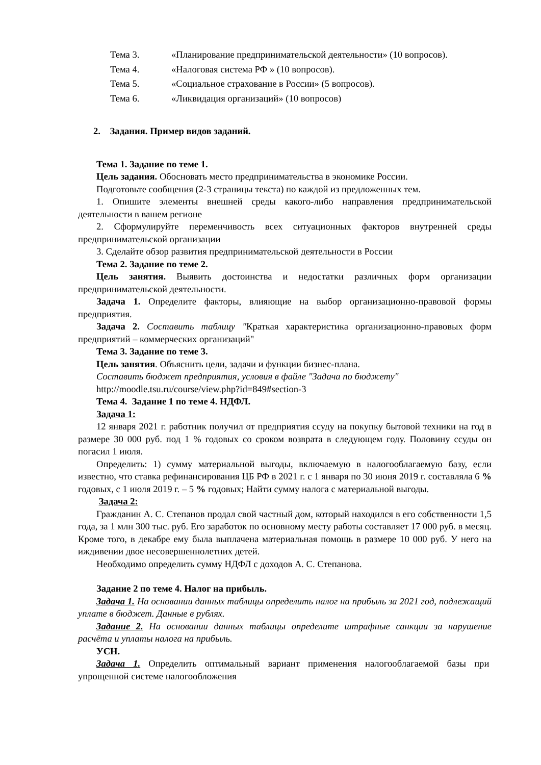Тема 3. «Планирование предпринимательской деятельности» (10 вопросов).
Тема 4. «Налоговая система РФ » (10 вопросов).
Тема 5. «Социальное страхование в России» (5 вопросов).
Тема 6. «Ликвидация организаций» (10 вопросов)
2. Задания. Пример видов заданий.
Тема 1. Задание по теме 1.
Цель задания. Обосновать место предпринимательства в экономике России.
Подготовьте сообщения (2-3 страницы текста) по каждой из предложенных тем.
1. Опишите элементы внешней среды какого-либо направления предпринимательской деятельности в вашем регионе
2. Сформулируйте переменчивость всех ситуационных факторов внутренней среды предпринимательской организации
3. Сделайте обзор развития предпринимательской деятельности в России
Тема 2. Задание по теме 2.
Цель занятия. Выявить достоинства и недостатки различных форм организации предпринимательской деятельности.
Задача 1. Определите факторы, влияющие на выбор организационно-правовой формы предприятия.
Задача 2. Составить таблицу "Краткая характеристика организационно-правовых форм предприятий – коммерческих организаций"
Тема 3. Задание по теме 3.
Цель занятия. Объяснить цели, задачи и функции бизнес-плана.
Составить бюджет предприятия, условия в файле "Задача по бюджету"
http://moodle.tsu.ru/course/view.php?id=849#section-3
Тема 4. Задание 1 по теме 4. НДФЛ.
Задача 1:
12 января 2021 г. работник получил от предприятия ссуду на покупку бытовой техники на год в размере 30 000 руб. под 1 % годовых со сроком возврата в следующем году. Половину ссуды он погасил 1 июля.
Определить: 1) сумму материальной выгоды, включаемую в налогооблагаемую базу, если известно, что ставка рефинансирования ЦБ РФ в 2021 г. с 1 января по 30 июня 2019 г. составляла 6 % годовых, с 1 июля 2019 г. – 5 % годовых; Найти сумму налога с материальной выгоды.
Задача 2:
Гражданин А. С. Степанов продал свой частный дом, который находился в его собственности 1,5 года, за 1 млн 300 тыс. руб. Его заработок по основному месту работы составляет 17 000 руб. в месяц. Кроме того, в декабре ему была выплачена материальная помощь в размере 10 000 руб. У него на иждивении двое несовершеннолетних детей.
Необходимо определить сумму НДФЛ с доходов А. С. Степанова.
Задание 2 по теме 4. Налог на прибыль.
Задача 1. На основании данных таблицы определить налог на прибыль за 2021 год, подлежащий уплате в бюджет. Данные в рублях.
Задание 2. На основании данных таблицы определите штрафные санкции за нарушение расчёта и уплаты налога на прибыль.
УСН.
Задача 1. Определить оптимальный вариант применения налогооблагаемой базы при упрощенной системе налогообложения